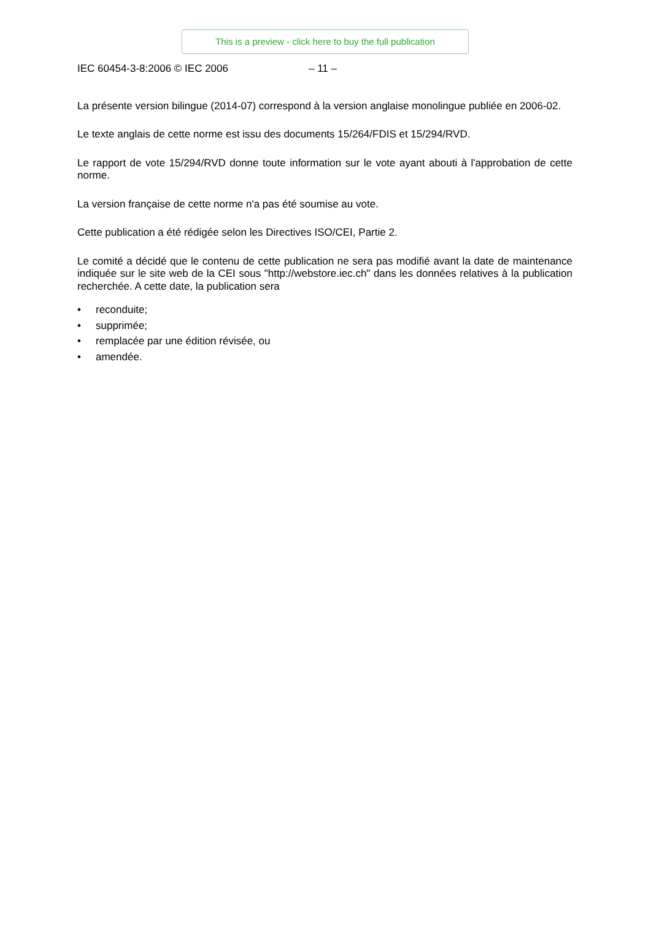This is a preview - click here to buy the full publication
IEC 60454-3-8:2006 © IEC 2006 – 11 –
La présente version bilingue (2014-07) correspond à la version anglaise monolingue publiée en 2006-02.
Le texte anglais de cette norme est issu des documents 15/264/FDIS et 15/294/RVD.
Le rapport de vote 15/294/RVD donne toute information sur le vote ayant abouti à l'approbation de cette norme.
La version française de cette norme n'a pas été soumise au vote.
Cette publication a été rédigée selon les Directives ISO/CEI, Partie 2.
Le comité a décidé que le contenu de cette publication ne sera pas modifié avant la date de maintenance indiquée sur le site web de la CEI sous "http://webstore.iec.ch" dans les données relatives à la publication recherchée. A cette date, la publication sera
• reconduite;
• supprimée;
• remplacée par une édition révisée, ou
• amendée.